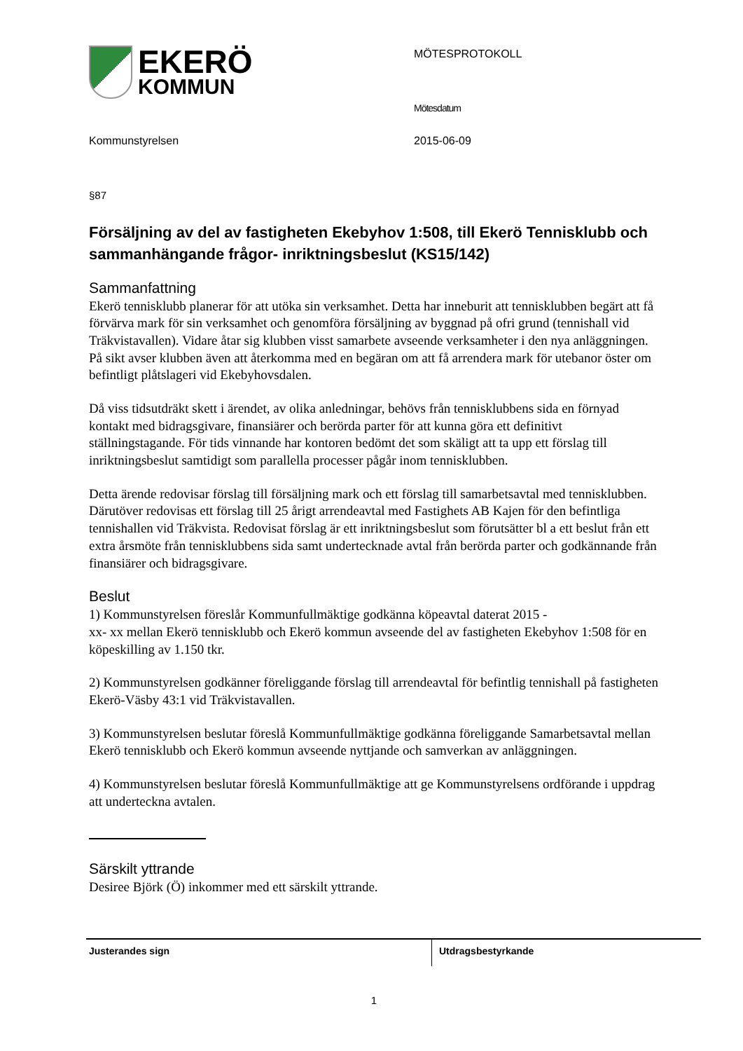EKERÖ
KOMMUN
MÖTESPROTOKOLL
Mötesdatum
Kommunstyrelsen 2015-06-09
§87
Försäljning av del av fastigheten Ekebyhov 1:508, till Ekerö Tennisklubb och sammanhängande frågor- inriktningsbeslut (KS15/142)
Sammanfattning
Ekerö tennisklubb planerar för att utöka sin verksamhet. Detta har inneburit att tennisklubben begärt att få förvärva mark för sin verksamhet och genomföra försäljning av byggnad på ofri grund (tennishall vid Träkvistavallen). Vidare åtar sig klubben visst samarbete avseende verksamheter i den nya anläggningen. På sikt avser klubben även att återkomma med en begäran om att få arrendera mark för utebanor öster om befintligt plåtslageri vid Ekebyhovsdalen.
Då viss tidsutdräkt skett i ärendet, av olika anledningar, behövs från tennisklubbens sida en förnyad kontakt med bidragsgivare, finansiärer och berörda parter för att kunna göra ett definitivt ställningstagande. För tids vinnande har kontoren bedömt det som skäligt att ta upp ett förslag till inriktningsbeslut samtidigt som parallella processer pågår inom tennisklubben.
Detta ärende redovisar förslag till försäljning mark och ett förslag till samarbetsavtal med tennisklubben. Därutöver redovisas ett förslag till 25 årigt arrendeavtal med Fastighets AB Kajen för den befintliga tennishallen vid Träkvista. Redovisat förslag är ett inriktningsbeslut som förutsätter bl a ett beslut från ett extra årsmöte från tennisklubbens sida samt undertecknade avtal från berörda parter och godkännande från finansiärer och bidragsgivare.
Beslut
1) Kommunstyrelsen föreslår Kommunfullmäktige godkänna köpeavtal daterat 2015 -
xx- xx mellan Ekerö tennisklubb och Ekerö kommun avseende del av fastigheten Ekebyhov 1:508 för en köpeskilling av 1.150 tkr.
2) Kommunstyrelsen godkänner föreliggande förslag till arrendeavtal för befintlig tennishall på fastigheten Ekerö-Väsby 43:1 vid Träkvistavallen.
3) Kommunstyrelsen beslutar föreslå Kommunfullmäktige godkänna föreliggande Samarbetsavtal mellan Ekerö tennisklubb och Ekerö kommun avseende nyttjande och samverkan av anläggningen.
4) Kommunstyrelsen beslutar föreslå Kommunfullmäktige att ge Kommunstyrelsens ordförande i uppdrag att underteckna avtalen.
Särskilt yttrande
Desiree Björk (Ö) inkommer med ett särskilt yttrande.
Justerandes sign Utdragsbestyrkande
1